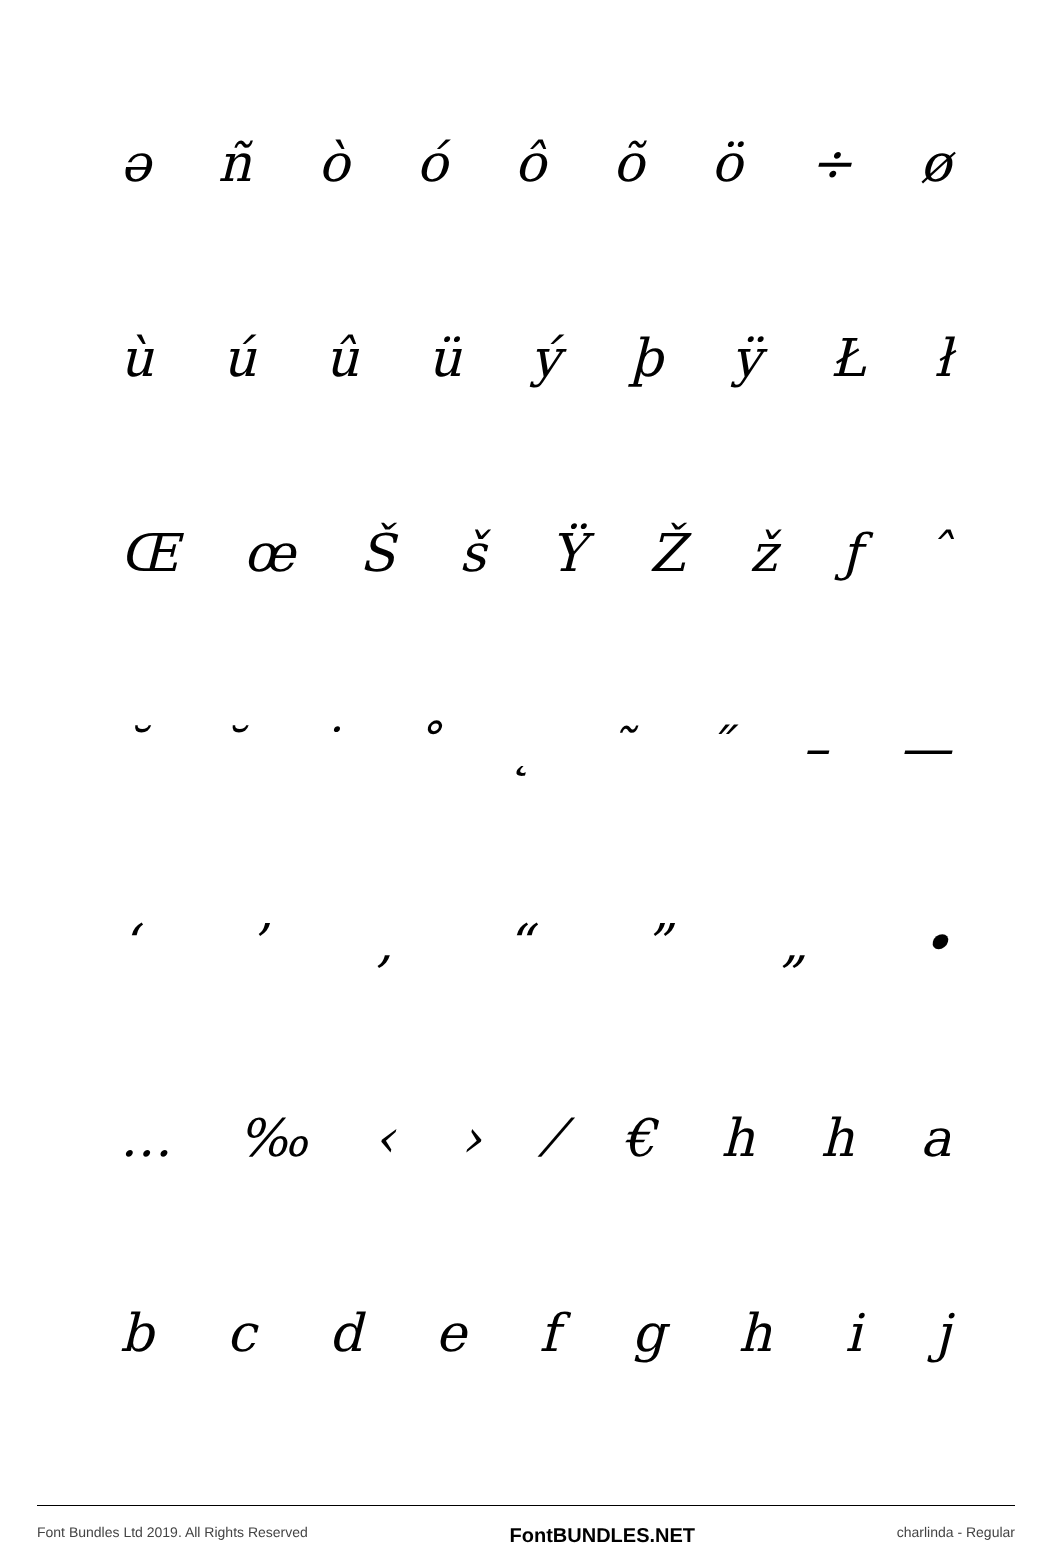ə ñ ò ó ô õ ö ÷ ø
ù ú û ü ý þ ÿ Ł ł
Œ œ Š š Ÿ Ž ž ƒ ˆ
˘ ˘ ˙ ˚ ˛ ˜ ˝ – —
‘ ’ ‚ “ ” „ •
… ‰ ‹ › ⁄ € h h a
b c d e f g h i j
Font Bundles Ltd 2019. All Rights Reserved FontBUNDLES.NET charlinda - Regular